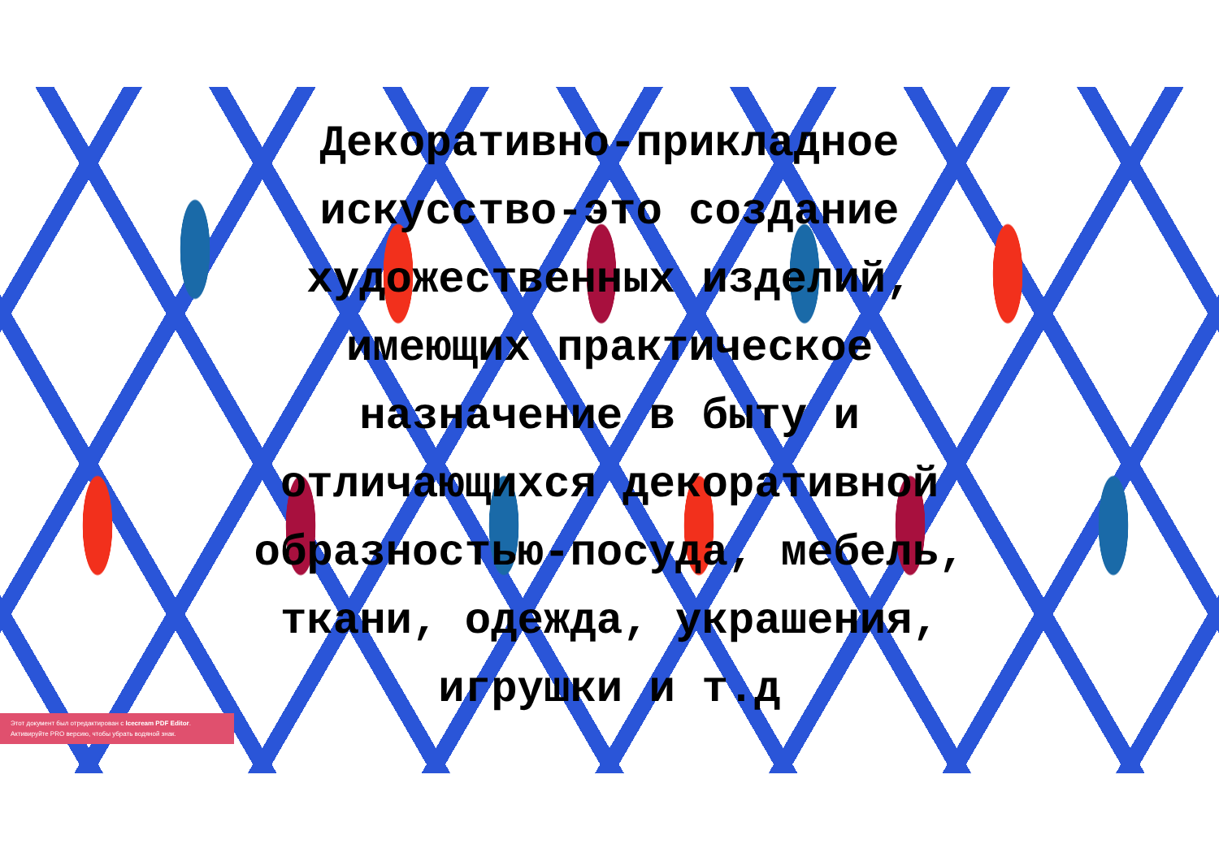Декоративно-прикладное искусство-это создание художественных изделий, имеющих практическое назначение в быту и отличающихся декоративной образностью-посуда, мебель, ткани, одежда, украшения, игрушки и т.д
Этот документ был отредактирован с Icecream PDF Editor.
Активируйте PRO версию, чтобы убрать водяной знак.